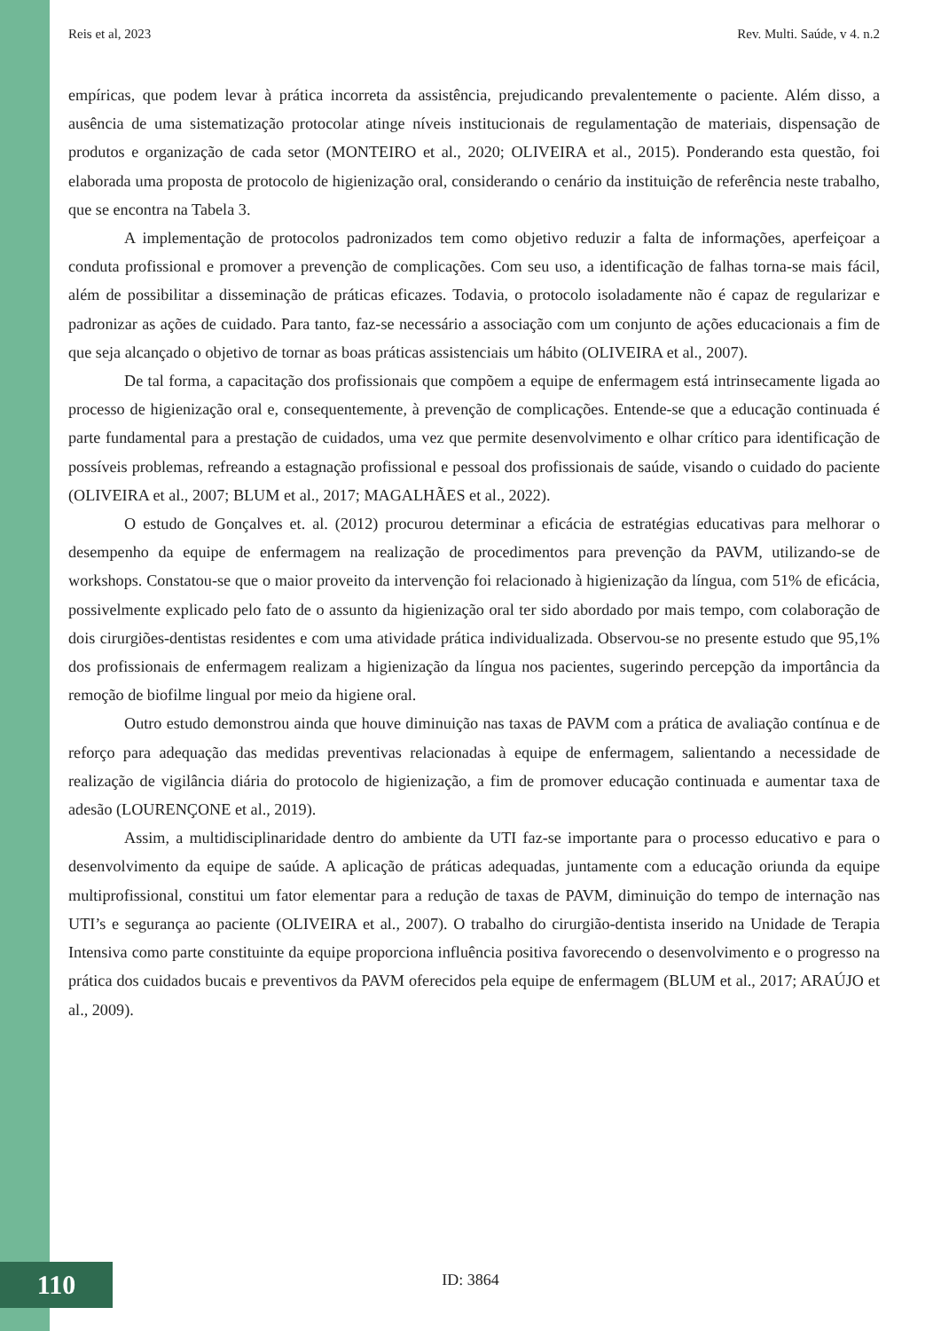Reis et al, 2023 Rev. Multi. Saúde, v 4. n.2
empíricas, que podem levar à prática incorreta da assistência, prejudicando prevalentemente o paciente. Além disso, a ausência de uma sistematização protocolar atinge níveis institucionais de regulamentação de materiais, dispensação de produtos e organização de cada setor (MONTEIRO et al., 2020; OLIVEIRA et al., 2015). Ponderando esta questão, foi elaborada uma proposta de protocolo de higienização oral, considerando o cenário da instituição de referência neste trabalho, que se encontra na Tabela 3.
A implementação de protocolos padronizados tem como objetivo reduzir a falta de informações, aperfeiçoar a conduta profissional e promover a prevenção de complicações. Com seu uso, a identificação de falhas torna-se mais fácil, além de possibilitar a disseminação de práticas eficazes. Todavia, o protocolo isoladamente não é capaz de regularizar e padronizar as ações de cuidado. Para tanto, faz-se necessário a associação com um conjunto de ações educacionais a fim de que seja alcançado o objetivo de tornar as boas práticas assistenciais um hábito (OLIVEIRA et al., 2007).
De tal forma, a capacitação dos profissionais que compõem a equipe de enfermagem está intrinsecamente ligada ao processo de higienização oral e, consequentemente, à prevenção de complicações. Entende-se que a educação continuada é parte fundamental para a prestação de cuidados, uma vez que permite desenvolvimento e olhar crítico para identificação de possíveis problemas, refreando a estagnação profissional e pessoal dos profissionais de saúde, visando o cuidado do paciente (OLIVEIRA et al., 2007; BLUM et al., 2017; MAGALHÃES et al., 2022).
O estudo de Gonçalves et. al. (2012) procurou determinar a eficácia de estratégias educativas para melhorar o desempenho da equipe de enfermagem na realização de procedimentos para prevenção da PAVM, utilizando-se de workshops. Constatou-se que o maior proveito da intervenção foi relacionado à higienização da língua, com 51% de eficácia, possivelmente explicado pelo fato de o assunto da higienização oral ter sido abordado por mais tempo, com colaboração de dois cirurgiões-dentistas residentes e com uma atividade prática individualizada. Observou-se no presente estudo que 95,1% dos profissionais de enfermagem realizam a higienização da língua nos pacientes, sugerindo percepção da importância da remoção de biofilme lingual por meio da higiene oral.
Outro estudo demonstrou ainda que houve diminuição nas taxas de PAVM com a prática de avaliação contínua e de reforço para adequação das medidas preventivas relacionadas à equipe de enfermagem, salientando a necessidade de realização de vigilância diária do protocolo de higienização, a fim de promover educação continuada e aumentar taxa de adesão (LOURENÇONE et al., 2019).
Assim, a multidisciplinaridade dentro do ambiente da UTI faz-se importante para o processo educativo e para o desenvolvimento da equipe de saúde. A aplicação de práticas adequadas, juntamente com a educação oriunda da equipe multiprofissional, constitui um fator elementar para a redução de taxas de PAVM, diminuição do tempo de internação nas UTI’s e segurança ao paciente (OLIVEIRA et al., 2007). O trabalho do cirurgião-dentista inserido na Unidade de Terapia Intensiva como parte constituinte da equipe proporciona influência positiva favorecendo o desenvolvimento e o progresso na prática dos cuidados bucais e preventivos da PAVM oferecidos pela equipe de enfermagem (BLUM et al., 2017; ARAÚJO et al., 2009).
110 ID: 3864